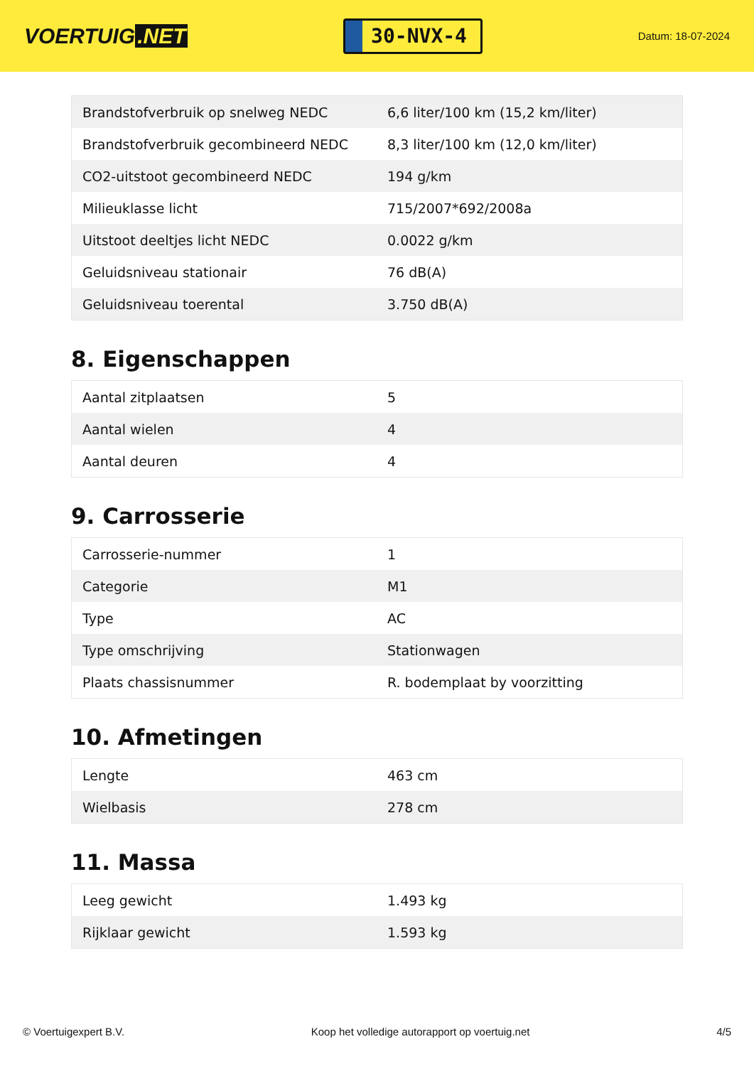VOERTUIG.NET
30-NVX-4
Datum: 18-07-2024
| Brandstofverbruik op snelweg NEDC | 6,6 liter/100 km (15,2 km/liter) |
| Brandstofverbruik gecombineerd NEDC | 8,3 liter/100 km (12,0 km/liter) |
| CO2-uitstoot gecombineerd NEDC | 194 g/km |
| Milieuklasse licht | 715/2007*692/2008a |
| Uitstoot deeltjes licht NEDC | 0.0022 g/km |
| Geluidsniveau stationair | 76 dB(A) |
| Geluidsniveau toerental | 3.750 dB(A) |
8. Eigenschappen
| Aantal zitplaatsen | 5 |
| Aantal wielen | 4 |
| Aantal deuren | 4 |
9. Carrosserie
| Carrosserie-nummer | 1 |
| Categorie | M1 |
| Type | AC |
| Type omschrijving | Stationwagen |
| Plaats chassisnummer | R. bodemplaat by voorzitting |
10. Afmetingen
| Lengte | 463 cm |
| Wielbasis | 278 cm |
11. Massa
| Leeg gewicht | 1.493 kg |
| Rijklaar gewicht | 1.593 kg |
© Voertuigexpert B.V. Koop het volledige autorapport op voertuig.net 4/5